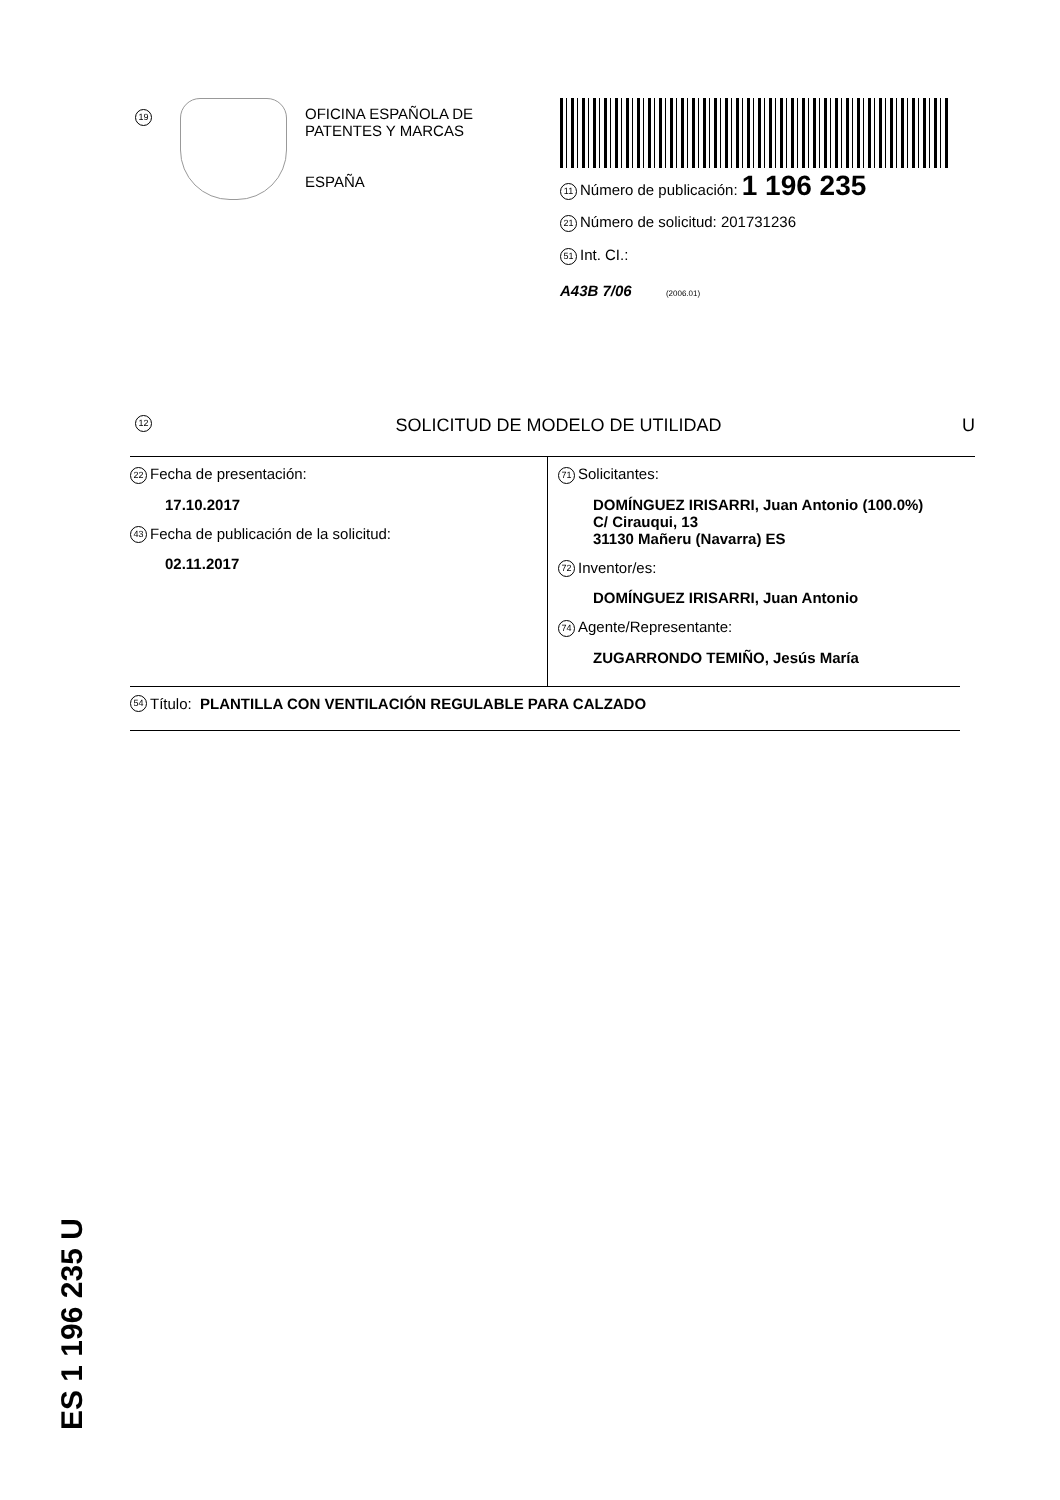19
OFICINA ESPAÑOLA DE
PATENTES Y MARCAS
ESPAÑA
11 Número de publicación: 1 196 235
21 Número de solicitud: 201731236
51 Int. CI.:
A43B 7/06 (2006.01)
12 SOLICITUD DE MODELO DE UTILIDAD U
22 Fecha de presentación:
17.10.2017
43 Fecha de publicación de la solicitud:
02.11.2017
71 Solicitantes:
DOMÍNGUEZ IRISARRI, Juan Antonio (100.0%)
C/ Cirauqui, 13
31130 Mañeru (Navarra) ES
72 Inventor/es:
DOMÍNGUEZ IRISARRI, Juan Antonio
74 Agente/Representante:
ZUGARRONDO TEMIÑO, Jesús María
54 Título: PLANTILLA CON VENTILACIÓN REGULABLE PARA CALZADO
ES 1 196 235 U